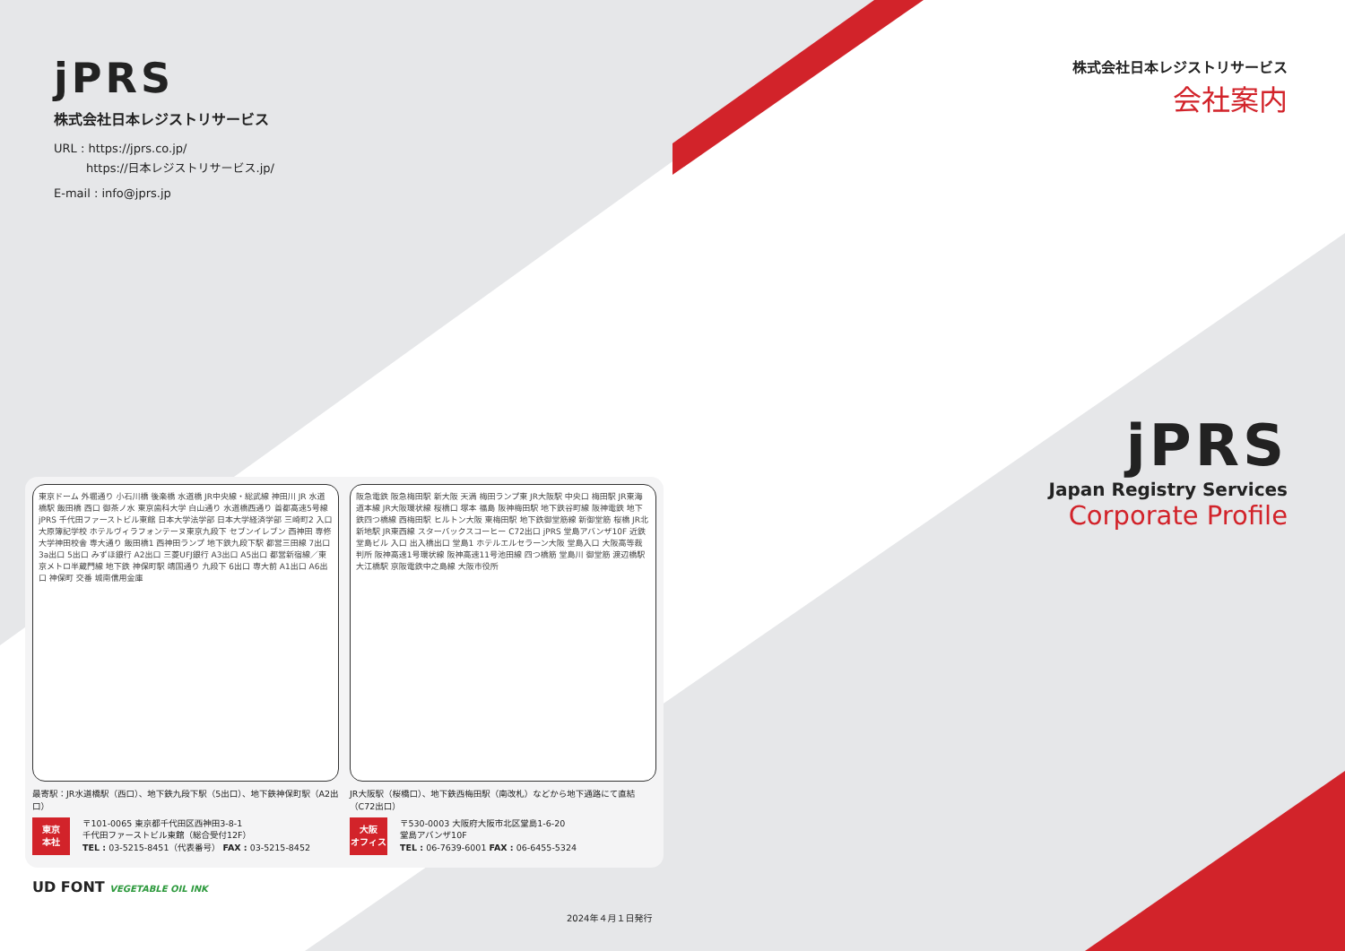jPRS
株式会社日本レジストリサービス
URL : https://jprs.co.jp/
https://日本レジストリサービス.jp/
E-mail : info@jprs.jp
株式会社日本レジストリサービス
会社案内
jPRS
Japan Registry Services
Corporate Profile
東京ドーム 外堀通り 小石川橋 後楽橋 水道橋 JR中央線・総武線 神田川 JR 水道橋駅 飯田橋 西口 御茶ノ水 東京歯科大学 白山通り 水道橋西通り 首都高速5号線 jPRS 千代田ファーストビル東館 日本大学法学部 日本大学経済学部 三崎町2 入口 大原簿記学校 ホテルヴィラフォンテーヌ東京九段下 セブンイレブン 西神田 専修大学神田校舎 専大通り 飯田橋1 西神田ランプ 地下鉄九段下駅 都営三田線 7出口 3a出口 5出口 みずほ銀行 A2出口 三菱UFJ銀行 A3出口 A5出口 都営新宿線／東京メトロ半蔵門線 地下鉄 神保町駅 靖国通り 九段下 6出口 専大前 A1出口 A6出口 神保町 交番 城南信用金庫
最寄駅：JR水道橋駅（西口）、地下鉄九段下駅（5出口）、地下鉄神保町駅（A2出口）
東京
本社
〒101-0065 東京都千代田区西神田3-8-1
千代田ファーストビル東館（総合受付12F）
TEL : 03-5215-8451（代表番号） FAX : 03-5215-8452
阪急電鉄 阪急梅田駅 新大阪 天満 梅田ランプ東 JR大阪駅 中央口 梅田駅 JR東海道本線 JR大阪環状線 桜橋口 塚本 福島 阪神梅田駅 地下鉄谷町線 阪神電鉄 地下鉄四つ橋線 西梅田駅 ヒルトン大阪 東梅田駅 地下鉄御堂筋線 新御堂筋 桜橋 JR北新地駅 JR東西線 スターバックスコーヒー C72出口 jPRS 堂島アバンザ10F 近鉄堂島ビル 入口 出入橋出口 堂島1 ホテルエルセラーン大阪 堂島入口 大阪高等裁判所 阪神高速1号環状線 阪神高速11号池田線 四つ橋筋 堂島川 御堂筋 渡辺橋駅 大江橋駅 京阪電鉄中之島線 大阪市役所
JR大阪駅（桜橋口）、地下鉄西梅田駅（南改札）などから地下通路にて直結（C72出口）
大阪
オフィス
〒530-0003 大阪府大阪市北区堂島1-6-20
堂島アバンザ10F
TEL : 06-7639-6001 FAX : 06-6455-5324
UD FONT VEGETABLE OIL INK
2024年４月１日発行